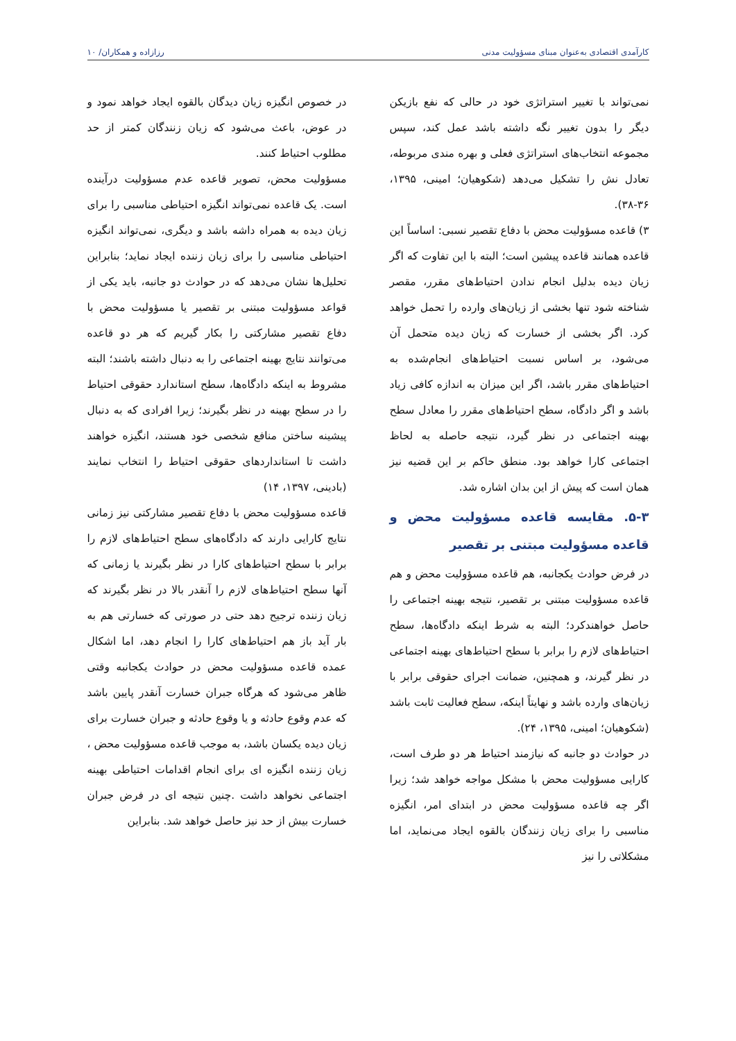کارآمدی اقتصادی به‌عنوان مبنای مسؤولیت مدنی رزازاده و همکاران/ ۱۰
نمی‌تواند با تغییر استراتژی خود در حالی که نفع بازیکن دیگر را بدون تغییر نگه داشته باشد عمل کند، سپس مجموعه انتخاب‌های استراتژی فعلی و بهره مندی مربوطه، تعادل نش را تشکیل می‌دهد (شکوهیان؛ امینی، ۱۳۹۵، ۳۶-۳۸).
۳) قاعده مسؤولیت محض با دفاع تقصیر نسبی: اساساً این قاعده همانند قاعده پیشین است؛ البته با این تفاوت که اگر زیان دیده بدلیل انجام ندادن احتیاط‌های مقرر، مقصر شناخته شود تنها بخشی از زیان‌های وارده را تحمل خواهد کرد. اگر بخشی از خسارت که زیان دیده متحمل آن می‌شود، بر اساس نسبت احتیاط‌های انجام‌شده به احتیاط‌های مقرر باشد، اگر این میزان به اندازه کافی زیاد باشد و اگر دادگاه، سطح احتیاط‌های مقرر را معادل سطح بهینه اجتماعی در نظر گیرد، نتیجه حاصله به لحاظ اجتماعی کارا خواهد بود. منطق حاکم بر این قضیه نیز همان است که پیش از این بدان اشاره شد.
۵-۳. مقایسه قاعده مسؤولیت محض و قاعده مسؤولیت مبتنی بر تقصیر
در فرض حوادث یکجانبه، هم قاعده مسؤولیت محض و هم قاعده مسؤولیت مبتنی بر تقصیر، نتیجه بهینه اجتماعی را حاصل خواهندکرد؛ البته به شرط اینکه دادگاه‌ها، سطح احتیاط‌های لازم را برابر با سطح احتیاط‌های بهینه اجتماعی در نظر گیرند، و همچنین، ضمانت اجرای حقوقی برابر با زیان‌های وارده باشد و نهایتاً اینکه، سطح فعالیت ثابت باشد (شکوهیان؛ امینی، ۱۳۹۵، ۲۴).
در حوادث دو جانبه که نیازمند احتیاط هر دو طرف است، کارایی مسؤولیت محض با مشکل مواجه خواهد شد؛ زیرا اگر چه قاعده مسؤولیت محض در ابتدای امر، انگیزه مناسبی را برای زیان زنندگان بالقوه ایجاد می‌نماید، اما مشکلاتی را نیز
در خصوص انگیزه زیان دیدگان بالقوه ایجاد خواهد نمود و در عوض، باعث می‌شود که زیان زنندگان کمتر از حد مطلوب احتیاط کنند.
مسؤولیت محض، تصویر قاعده عدم مسؤولیت درآینده است. یک قاعده نمی‌تواند انگیزه احتیاطی مناسبی را برای زیان دیده به همراه داشه باشد و دیگری، نمی‌تواند انگیزه احتیاطی مناسبی را برای زیان زننده ایجاد نماید؛ بنابراین تحلیل‌ها نشان می‌دهد که در حوادث دو جانبه، باید یکی از قواعد مسؤولیت مبتنی بر تقصیر یا مسؤولیت محض با دفاع تقصیر مشارکتی را بکار گیریم که هر دو قاعده می‌توانند نتایج بهینه اجتماعی را به دنبال داشته باشند؛ البته مشروط به اینکه دادگاه‌ها، سطح استاندارد حقوقی احتیاط را در سطح بهینه در نظر بگیرند؛ زیرا افرادی که به دنبال پیشینه ساختن منافع شخصی خود هستند، انگیزه خواهند داشت تا استانداردهای حقوقی احتیاط را انتخاب نمایند (بادینی، ۱۳۹۷، ۱۴)
قاعده مسؤولیت محض با دفاع تقصیر مشارکتی نیز زمانی نتایج کارایی دارند که دادگاه‌های سطح احتیاط‌های لازم را برابر با سطح احتیاط‌های کارا در نظر بگیرند یا زمانی که آنها سطح احتیاط‌های لازم را آنقدر بالا در نظر بگیرند که زیان زننده ترجیح دهد حتی در صورتی که خسارتی هم به بار آید باز هم احتیاط‌های کارا را انجام دهد، اما اشکال عمده قاعده مسؤولیت محض در حوادث یکجانبه وقتی ظاهر می‌شود که هرگاه جبران خسارت آنقدر پایین باشد که عدم وقوع حادثه و یا وقوع حادثه و جبران خسارت برای زیان دیده یکسان باشد، به موجب قاعده مسؤولیت محض ، زیان زننده انگیزه ای برای انجام اقدامات احتیاطی بهینه اجتماعی نخواهد داشت .چنین نتیجه ای در فرض جبران خسارت بیش از حد نیز حاصل خواهد شد. بنابراین